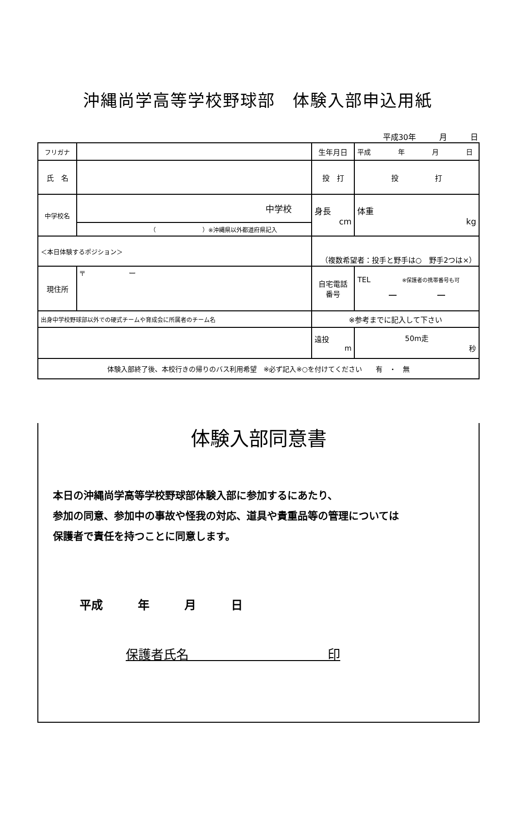沖縄尚学高等学校野球部　体験入部申込用紙
平成30年　　　月　　　日
| フリガナ | | | | 生年月日 | 平成 年 月 日 | |
| 氏 名 | | | | 投 打 | 投 打 | |
| 中学校名 | 中学校 | | | 身長 cm | | 体重 kg |
| | （ ）※沖縄県以外都道府県記入 | | | | | |
| ＜本日体験するポジション＞ | | （複数希望者：投手と野手は○ 野手2つは×） | | | | |
| 現住所 | 〒 ー | | | 自宅電話 番号 | TEL ※保護者の携帯番号も可 ー ー | |
| 出身中学校野球部以外での硬式チームや育成会に所属者のチーム名 | | | ※参考までに記入して下さい | | | |
| | | | 遠投 m | | 50m走 秒 | |
| 体験入部終了後、本校行きの帰りのバス利用希望 ※必ず記入※○を付けてください 有 ・ 無 | | | | | | |
体験入部同意書
本日の沖縄尚学高等学校野球部体験入部に参加するにあたり、
参加の同意、参加中の事故や怪我の対応、道具や貴重品等の管理については
保護者で責任を持つことに同意します。
平成　　　年　　　月　　　日
保護者氏名　　　　　　　　　　　印